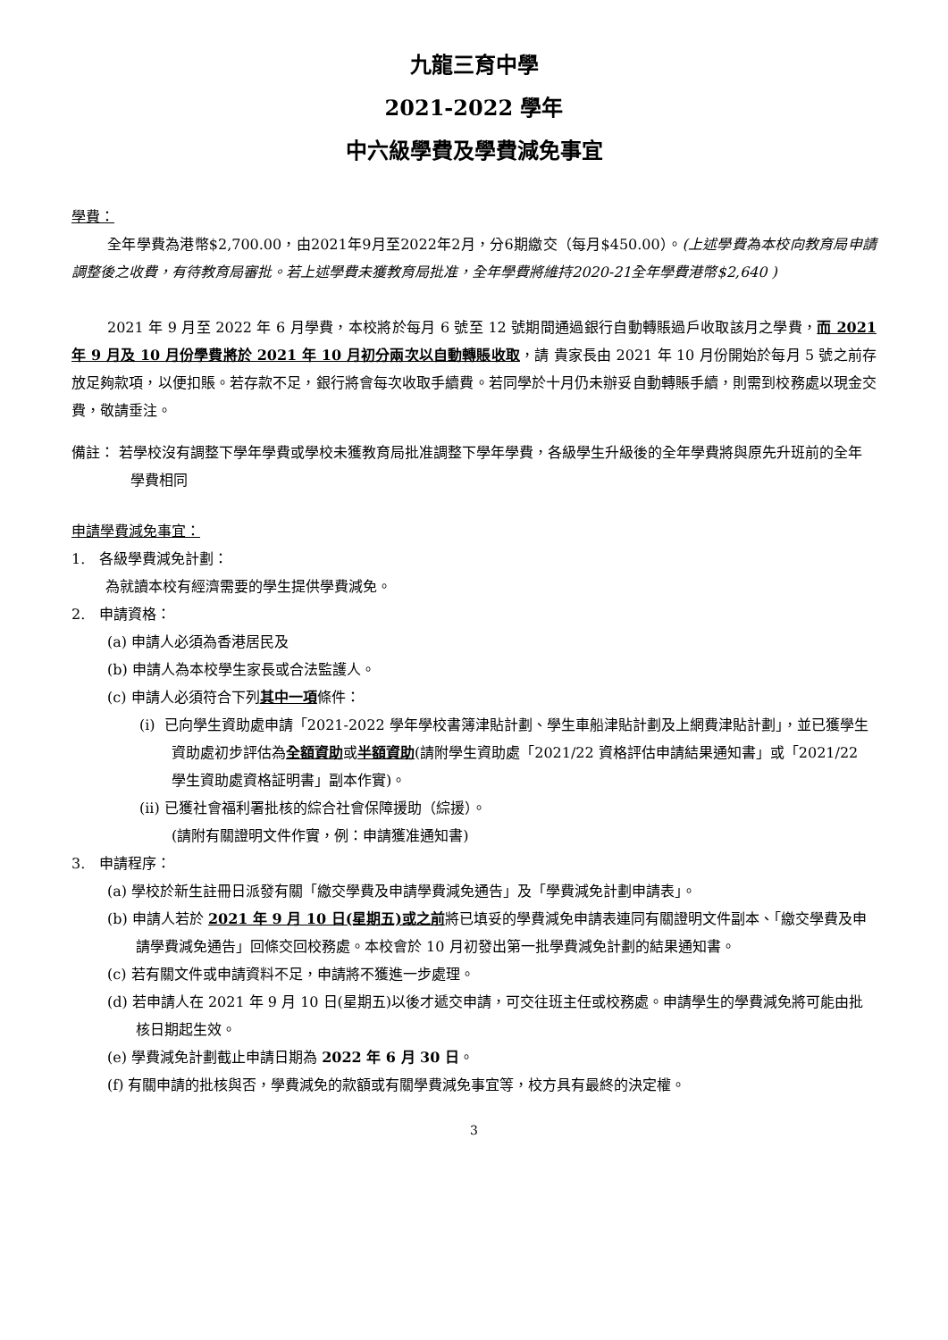九龍三育中學
2021-2022 學年
中六級學費及學費減免事宜
學費：
全年學費為港幣$2,700.00，由2021年9月至2022年2月，分6期繳交（每月$450.00）。(上述學費為本校向教育局申請調整後之收費，有待教育局審批。若上述學費未獲教育局批准，全年學費將維持2020-21全年學費港幣$2,640 )
2021 年 9 月至 2022 年 6 月學費，本校將於每月 6 號至 12 號期間通過銀行自動轉賬過戶收取該月之學費，而 2021 年 9 月及 10 月份學費將於 2021 年 10 月初分兩次以自動轉賬收取，請 貴家長由 2021 年 10 月份開始於每月 5 號之前存放足夠款項，以便扣賬。若存款不足，銀行將會每次收取手續費。若同學於十月仍未辦妥自動轉賬手續，則需到校務處以現金交費，敬請垂注。
備註： 若學校沒有調整下學年學費或學校未獲教育局批准調整下學年學費，各級學生升級後的全年學費將與原先升班前的全年學費相同
申請學費減免事宜：
1. 各級學費減免計劃：
為就讀本校有經濟需要的學生提供學費減免。
2. 申請資格：
(a) 申請人必須為香港居民及
(b) 申請人為本校學生家長或合法監護人。
(c) 申請人必須符合下列其中一項條件：
(i) 已向學生資助處申請「2021-2022 學年學校書簿津貼計劃、學生車船津貼計劃及上網費津貼計劃」，並已獲學生資助處初步評估為全額資助或半額資助(請附學生資助處「2021/22 資格評估申請結果通知書」或「2021/22 學生資助處資格証明書」副本作實)。
(ii) 已獲社會福利署批核的綜合社會保障援助（綜援）。
(請附有關證明文件作實，例：申請獲准通知書)
3. 申請程序：
(a) 學校於新生註冊日派發有關「繳交學費及申請學費減免通告」及「學費減免計劃申請表」。
(b) 申請人若於 2021 年 9 月 10 日(星期五)或之前將已填妥的學費減免申請表連同有關證明文件副本、「繳交學費及申請學費減免通告」回條交回校務處。本校會於 10 月初發出第一批學費減免計劃的結果通知書。
(c) 若有關文件或申請資料不足，申請將不獲進一步處理。
(d) 若申請人在 2021 年 9 月 10 日(星期五)以後才遞交申請，可交往班主任或校務處。申請學生的學費減免將可能由批核日期起生效。
(e) 學費減免計劃截止申請日期為 2022 年 6 月 30 日。
(f) 有關申請的批核與否，學費減免的款額或有關學費減免事宜等，校方具有最終的決定權。
3